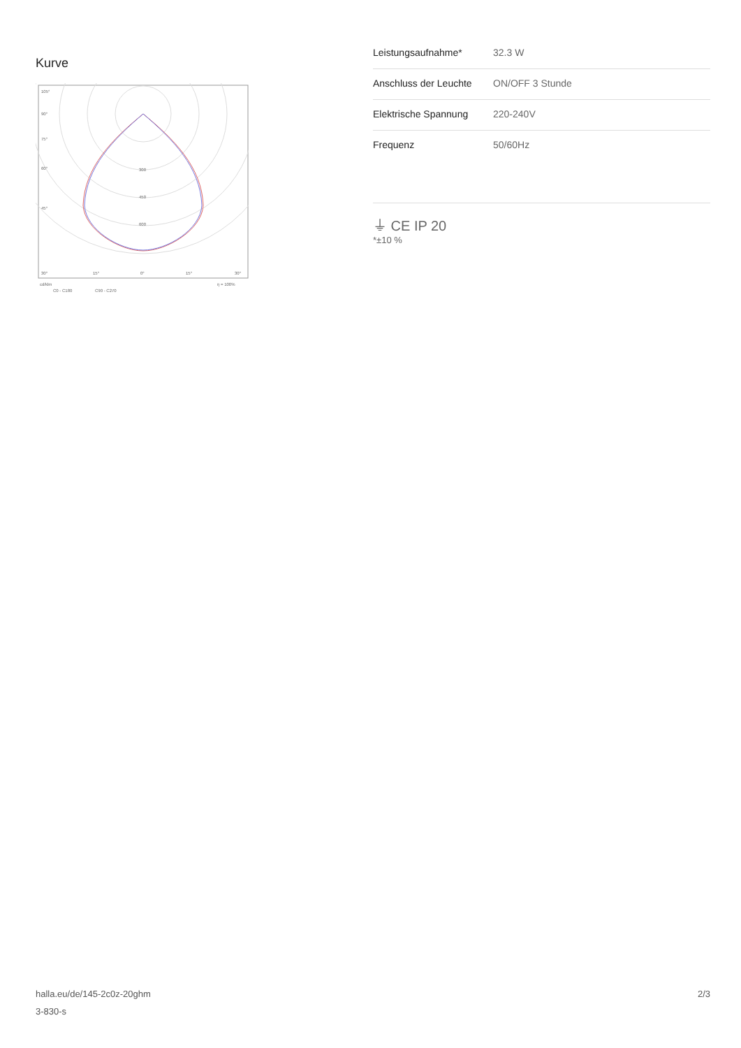Kurve
105°
90°
75°
60°
45°
300
450
600
30°
15°
0°
15°
30°
cd/klm
η = 100%
C0 - C180
C90 - C270
| Leistungsaufnahme* | 32.3 W |
| Anschluss der Leuchte | ON/OFF 3 Stunde |
| Elektrische Spannung | 220-240V |
| Frequenz | 50/60Hz |
⏚ CE IP 20
*±10 %
halla.eu/de/145-2c0z-20ghm
3-830-s
2/3